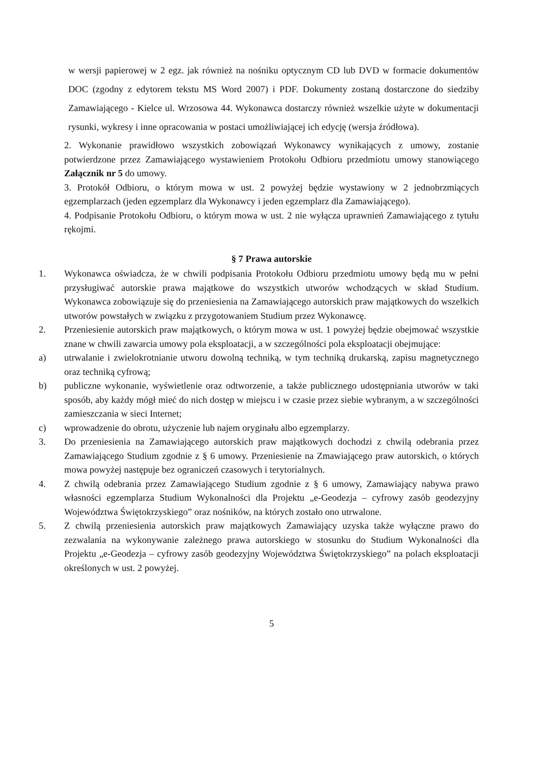w wersji papierowej w 2 egz. jak również na nośniku optycznym CD lub DVD w formacie dokumentów DOC (zgodny z edytorem tekstu MS Word 2007) i PDF. Dokumenty zostaną dostarczone do siedziby Zamawiającego - Kielce ul. Wrzosowa 44. Wykonawca dostarczy również wszelkie użyte w dokumentacji rysunki, wykresy i inne opracowania w postaci umożliwiającej ich edycję (wersja źródłowa).
2. Wykonanie prawidłowo wszystkich zobowiązań Wykonawcy wynikających z umowy, zostanie potwierdzone przez Zamawiającego wystawieniem Protokołu Odbioru przedmiotu umowy stanowiącego Załącznik nr 5 do umowy.
3. Protokół Odbioru, o którym mowa w ust. 2 powyżej będzie wystawiony w 2 jednobrzmiących egzemplarzach (jeden egzemplarz dla Wykonawcy i jeden egzemplarz dla Zamawiającego).
4. Podpisanie Protokołu Odbioru, o którym mowa w ust. 2 nie wyłącza uprawnień Zamawiającego z tytułu rękojmi.
§ 7 Prawa autorskie
1. Wykonawca oświadcza, że w chwili podpisania Protokołu Odbioru przedmiotu umowy będą mu w pełni przysługiwać autorskie prawa majątkowe do wszystkich utworów wchodzących w skład Studium. Wykonawca zobowiązuje się do przeniesienia na Zamawiającego autorskich praw majątkowych do wszelkich utworów powstałych w związku z przygotowaniem Studium przez Wykonawcę.
2. Przeniesienie autorskich praw majątkowych, o którym mowa w ust. 1 powyżej będzie obejmować wszystkie znane w chwili zawarcia umowy pola eksploatacji, a w szczególności pola eksploatacji obejmujące:
a) utrwalanie i zwielokrotnianie utworu dowolną techniką, w tym techniką drukarską, zapisu magnetycznego oraz techniką cyfrową;
b) publiczne wykonanie, wyświetlenie oraz odtworzenie, a także publicznego udostępniania utworów w taki sposób, aby każdy mógł mieć do nich dostęp w miejscu i w czasie przez siebie wybranym, a w szczególności zamieszczania w sieci Internet;
c) wprowadzenie do obrotu, użyczenie lub najem oryginału albo egzemplarzy.
3. Do przeniesienia na Zamawiającego autorskich praw majątkowych dochodzi z chwilą odebrania przez Zamawiającego Studium zgodnie z § 6 umowy. Przeniesienie na Zmawiającego praw autorskich, o których mowa powyżej następuje bez ograniczeń czasowych i terytorialnych.
4. Z chwilą odebrania przez Zamawiającego Studium zgodnie z § 6 umowy, Zamawiający nabywa prawo własności egzemplarza Studium Wykonalności dla Projektu „e-Geodezja – cyfrowy zasób geodezyjny Województwa Świętokrzyskiego” oraz nośników, na których zostało ono utrwalone.
5. Z chwilą przeniesienia autorskich praw majątkowych Zamawiający uzyska także wyłączne prawo do zezwalania na wykonywanie zależnego prawa autorskiego w stosunku do Studium Wykonalności dla Projektu „e-Geodezja – cyfrowy zasób geodezyjny Województwa Świętokrzyskiego” na polach eksploatacji określonych w ust. 2 powyżej.
5